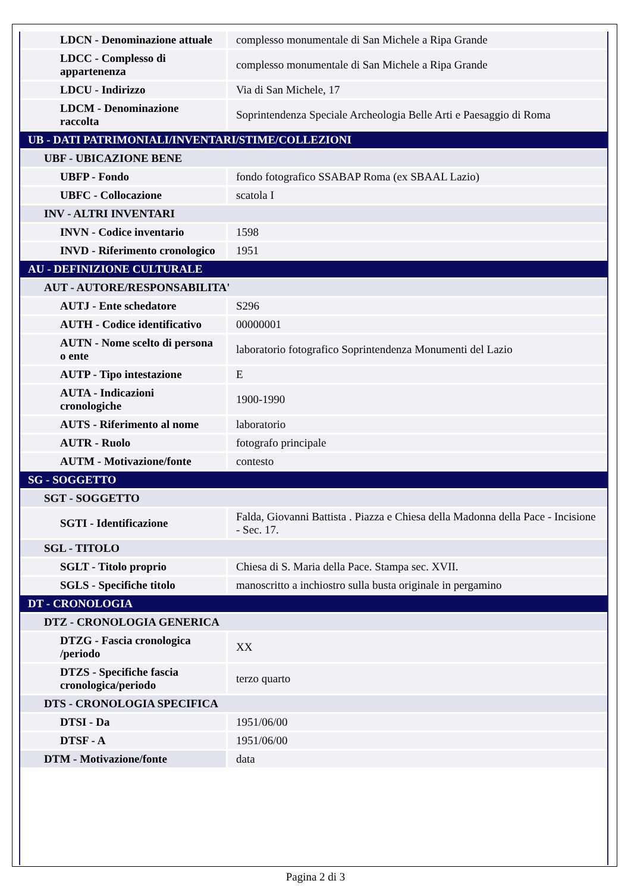| LDCN - Denominazione attuale | complesso monumentale di San Michele a Ripa Grande |
| LDCC - Complesso di appartenenza | complesso monumentale di San Michele a Ripa Grande |
| LDCU - Indirizzo | Via di San Michele, 17 |
| LDCM - Denominazione raccolta | Soprintendenza Speciale Archeologia Belle Arti e Paesaggio di Roma |
| UB - DATI PATRIMONIALI/INVENTARI/STIME/COLLEZIONI | |
| UBF - UBICAZIONE BENE | |
| UBFP - Fondo | fondo fotografico SSABAP Roma (ex SBAAL Lazio) |
| UBFC - Collocazione | scatola I |
| INV - ALTRI INVENTARI | |
| INVN - Codice inventario | 1598 |
| INVD - Riferimento cronologico | 1951 |
| AU - DEFINIZIONE CULTURALE | |
| AUT - AUTORE/RESPONSABILITA' | |
| AUTJ - Ente schedatore | S296 |
| AUTH - Codice identificativo | 00000001 |
| AUTN - Nome scelto di persona o ente | laboratorio fotografico Soprintendenza Monumenti del Lazio |
| AUTP - Tipo intestazione | E |
| AUTA - Indicazioni cronologiche | 1900-1990 |
| AUTS - Riferimento al nome | laboratorio |
| AUTR - Ruolo | fotografo principale |
| AUTM - Motivazione/fonte | contesto |
| SG - SOGGETTO | |
| SGT - SOGGETTO | |
| SGTI - Identificazione | Falda, Giovanni Battista . Piazza e Chiesa della Madonna della Pace - Incisione - Sec. 17. |
| SGL - TITOLO | |
| SGLT - Titolo proprio | Chiesa di S. Maria della Pace. Stampa sec. XVII. |
| SGLS - Specifiche titolo | manoscritto a inchiostro sulla busta originale in pergamino |
| DT - CRONOLOGIA | |
| DTZ - CRONOLOGIA GENERICA | |
| DTZG - Fascia cronologica /periodo | XX |
| DTZS - Specifiche fascia cronologica/periodo | terzo quarto |
| DTS - CRONOLOGIA SPECIFICA | |
| DTSI - Da | 1951/06/00 |
| DTSF - A | 1951/06/00 |
| DTM - Motivazione/fonte | data |
Pagina 2 di 3